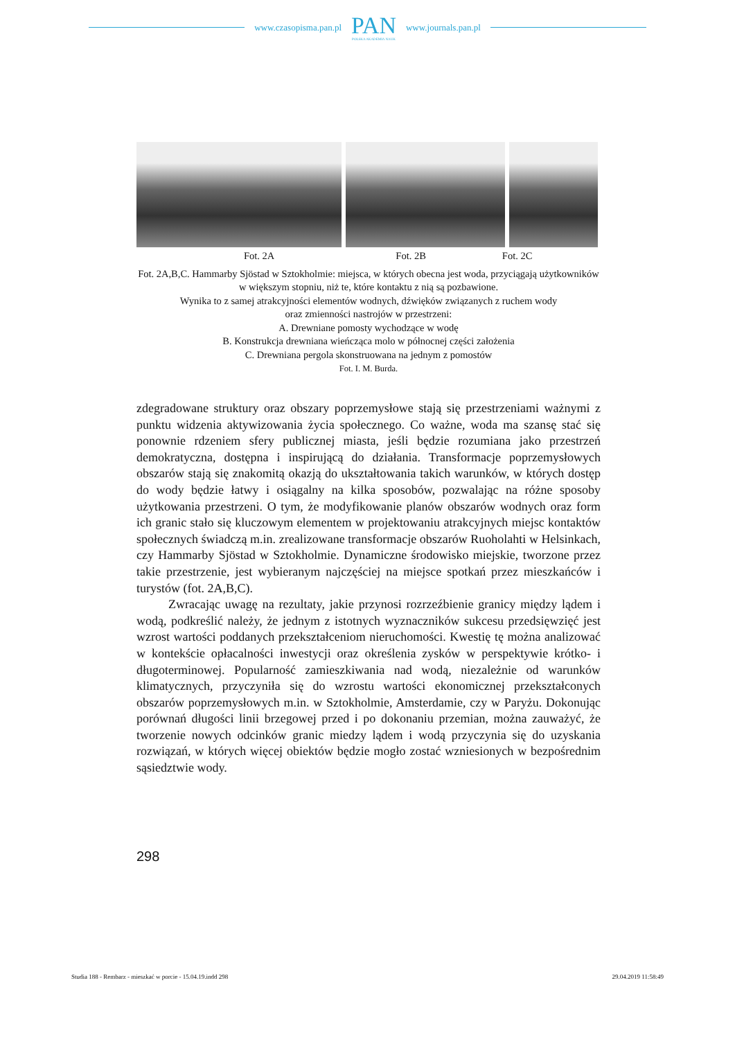www.czasopisma.pan.pl
PAN
POLSKA AKADEMIA NAUK
www.journals.pan.pl
Fot. 2A Fot. 2B Fot. 2C
Fot. 2A,B,C. Hammarby Sjöstad w Sztokholmie: miejsca, w których obecna jest woda, przyciągają użytkowników w większym stopniu, niż te, które kontaktu z nią są pozbawione.
Wynika to z samej atrakcyjności elementów wodnych, dźwięków związanych z ruchem wody
oraz zmienności nastrojów w przestrzeni:
A. Drewniane pomosty wychodzące w wodę
B. Konstrukcja drewniana wieńcząca molo w północnej części założenia
C. Drewniana pergola skonstruowana na jednym z pomostów
Fot. I. M. Burda.
zdegradowane struktury oraz obszary poprzemysłowe stają się przestrzeniami ważnymi z punktu widzenia aktywizowania życia społecznego. Co ważne, woda ma szansę stać się ponownie rdzeniem sfery publicznej miasta, jeśli będzie rozumiana jako przestrzeń demokratyczna, dostępna i inspirującą do działania. Transformacje poprzemysłowych obszarów stają się znakomitą okazją do ukształtowania takich warunków, w których dostęp do wody będzie łatwy i osiągalny na kilka sposobów, pozwalając na różne sposoby użytkowania przestrzeni. O tym, że modyfikowanie planów obszarów wodnych oraz form ich granic stało się kluczowym elementem w projektowaniu atrakcyjnych miejsc kontaktów społecznych świadczą m.in. zrealizowane transformacje obszarów Ruoholahti w Helsinkach, czy Hammarby Sjöstad w Sztokholmie. Dynamiczne środowisko miejskie, tworzone przez takie przestrzenie, jest wybieranym najczęściej na miejsce spotkań przez mieszkańców i turystów (fot. 2A,B,C).
Zwracając uwagę na rezultaty, jakie przynosi rozrzeźbienie granicy między lądem i wodą, podkreślić należy, że jednym z istotnych wyznaczników sukcesu przedsięwzięć jest wzrost wartości poddanych przekształceniom nieruchomości. Kwestię tę można analizować w kontekście opłacalności inwestycji oraz określenia zysków w perspektywie krótko- i długoterminowej. Popularność zamieszkiwania nad wodą, niezależnie od warunków klimatycznych, przyczyniła się do wzrostu wartości ekonomicznej przekształconych obszarów poprzemysłowych m.in. w Sztokholmie, Amsterdamie, czy w Paryżu. Dokonując porównań długości linii brzegowej przed i po dokonaniu przemian, można zauważyć, że tworzenie nowych odcinków granic miedzy lądem i wodą przyczynia się do uzyskania rozwiązań, w których więcej obiektów będzie mogło zostać wzniesionych w bezpośrednim sąsiedztwie wody.
298
Studia 188 - Rembarz - mieszkać w porcie - 15.04.19.indd 298 29.04.2019 11:58:49